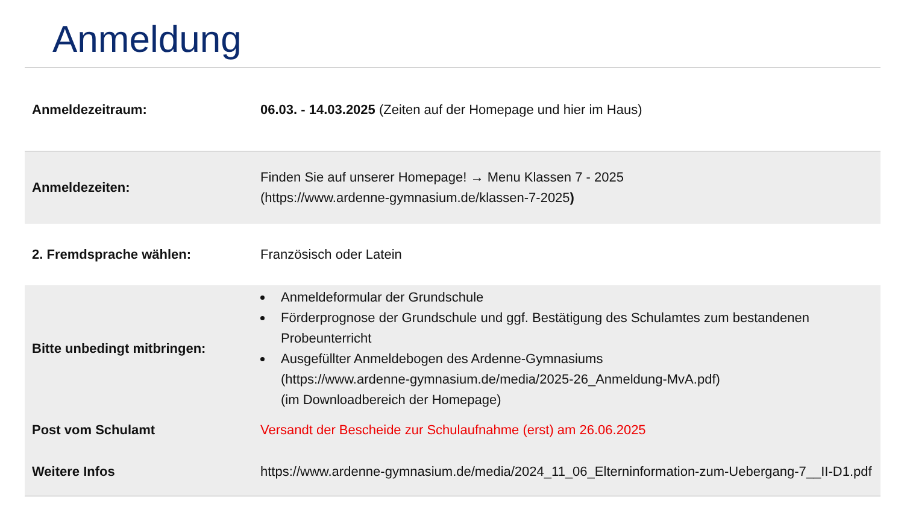Anmeldung
| Anmeldezeitraum: | 06.03. - 14.03.2025 (Zeiten auf der Homepage und hier im Haus) |
| Anmeldezeiten: | Finden Sie auf unserer Homepage! → Menu Klassen 7 - 2025 (https://www.ardenne-gymnasium.de/klassen-7-2025 ) |
| 2. Fremdsprache wählen: | Französisch oder Latein |
| Bitte unbedingt mitbringen: | Anmeldeformular der Grundschule Förderprognose der Grundschule und ggf. Bestätigung des Schulamtes zum bestandenen Probeunterricht Ausgefüllter Anmeldebogen des Ardenne-Gymnasiums (https://www.ardenne-gymnasium.de/media/2025-26_Anmeldung-MvA.pdf) (im Downloadbereich der Homepage) |
| Post vom Schulamt | Versandt der Bescheide zur Schulaufnahme (erst) am 26.06.2025 |
| Weitere Infos | https://www.ardenne-gymnasium.de/media/2024_11_06_Elterninformation-zum-Uebergang-7__II-D1.pdf |